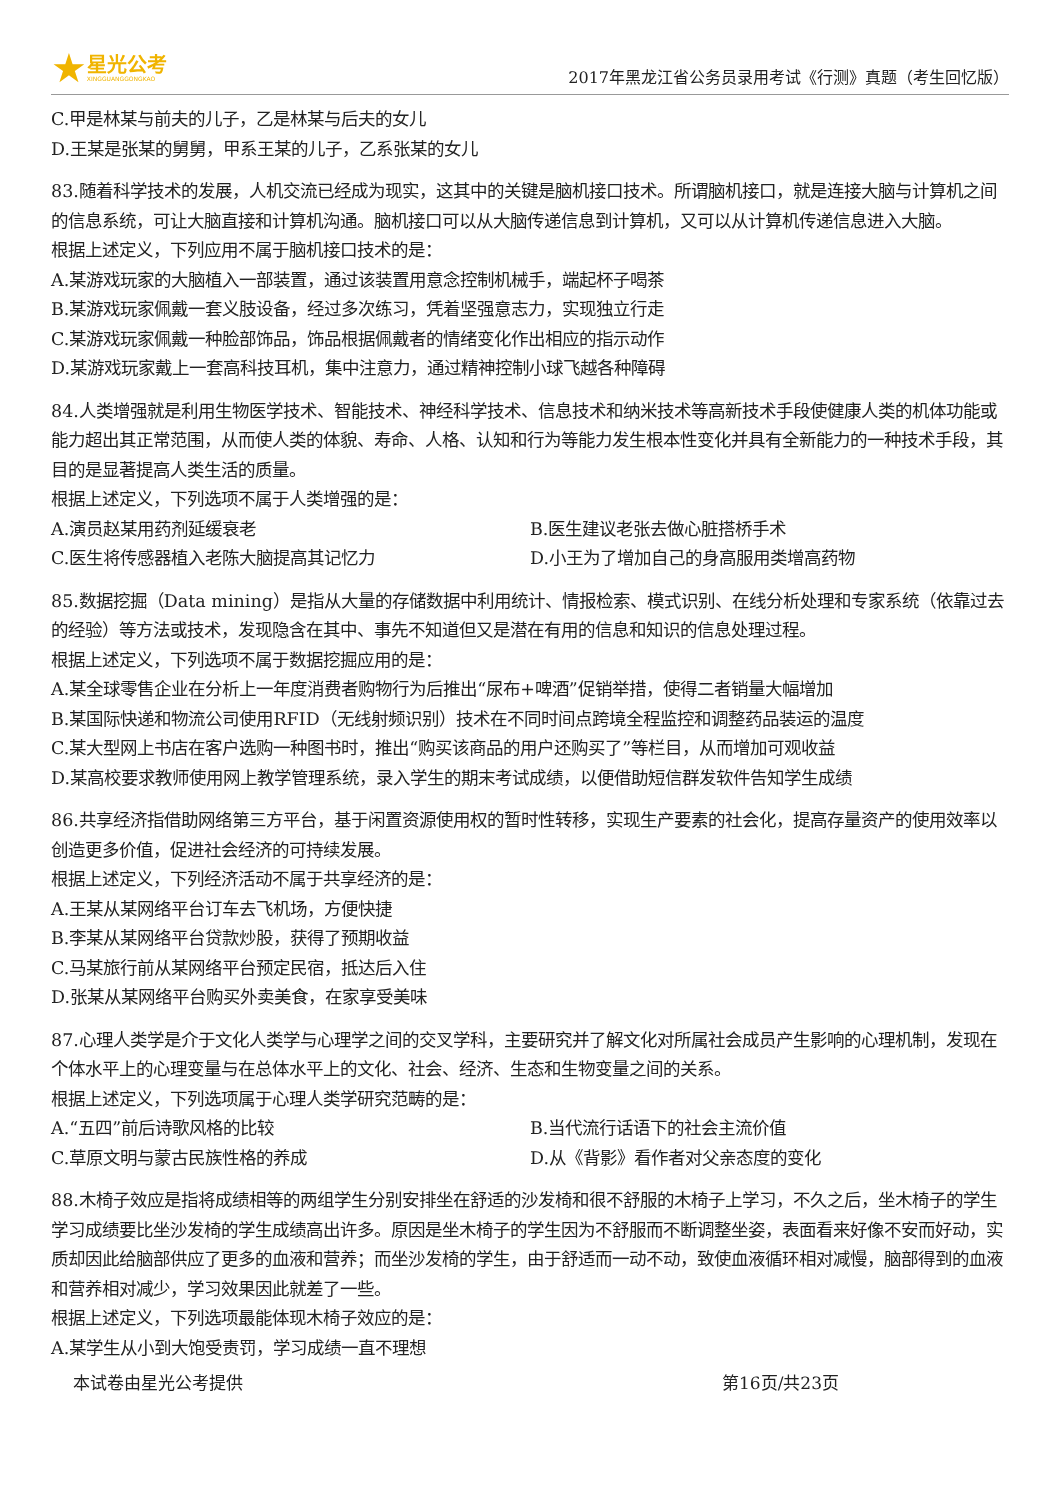★
星光公考
XINGGUANGGONGKAO
2017年黑龙江省公务员录用考试《行测》真题（考生回忆版）
C.甲是林某与前夫的儿子，乙是林某与后夫的女儿
D.王某是张某的舅舅，甲系王某的儿子，乙系张某的女儿
83.随着科学技术的发展，人机交流已经成为现实，这其中的关键是脑机接口技术。所谓脑机接口，就是连接大脑与计算机之间的信息系统，可让大脑直接和计算机沟通。脑机接口可以从大脑传递信息到计算机，又可以从计算机传递信息进入大脑。
根据上述定义，下列应用不属于脑机接口技术的是：
A.某游戏玩家的大脑植入一部装置，通过该装置用意念控制机械手，端起杯子喝茶
B.某游戏玩家佩戴一套义肢设备，经过多次练习，凭着坚强意志力，实现独立行走
C.某游戏玩家佩戴一种脸部饰品，饰品根据佩戴者的情绪变化作出相应的指示动作
D.某游戏玩家戴上一套高科技耳机，集中注意力，通过精神控制小球飞越各种障碍
84.人类增强就是利用生物医学技术、智能技术、神经科学技术、信息技术和纳米技术等高新技术手段使健康人类的机体功能或能力超出其正常范围，从而使人类的体貌、寿命、人格、认知和行为等能力发生根本性变化并具有全新能力的一种技术手段，其目的是显著提高人类生活的质量。
根据上述定义，下列选项不属于人类增强的是：
A.演员赵某用药剂延缓衰老 B.医生建议老张去做心脏搭桥手术
C.医生将传感器植入老陈大脑提高其记忆力 D.小王为了增加自己的身高服用类增高药物
85.数据挖掘（Data mining）是指从大量的存储数据中利用统计、情报检索、模式识别、在线分析处理和专家系统（依靠过去的经验）等方法或技术，发现隐含在其中、事先不知道但又是潜在有用的信息和知识的信息处理过程。
根据上述定义，下列选项不属于数据挖掘应用的是：
A.某全球零售企业在分析上一年度消费者购物行为后推出“尿布+啤酒”促销举措，使得二者销量大幅增加
B.某国际快递和物流公司使用RFID（无线射频识别）技术在不同时间点跨境全程监控和调整药品装运的温度
C.某大型网上书店在客户选购一种图书时，推出“购买该商品的用户还购买了”等栏目，从而增加可观收益
D.某高校要求教师使用网上教学管理系统，录入学生的期末考试成绩，以便借助短信群发软件告知学生成绩
86.共享经济指借助网络第三方平台，基于闲置资源使用权的暂时性转移，实现生产要素的社会化，提高存量资产的使用效率以创造更多价值，促进社会经济的可持续发展。
根据上述定义，下列经济活动不属于共享经济的是：
A.王某从某网络平台订车去飞机场，方便快捷
B.李某从某网络平台贷款炒股，获得了预期收益
C.马某旅行前从某网络平台预定民宿，抵达后入住
D.张某从某网络平台购买外卖美食，在家享受美味
87.心理人类学是介于文化人类学与心理学之间的交叉学科，主要研究并了解文化对所属社会成员产生影响的心理机制，发现在个体水平上的心理变量与在总体水平上的文化、社会、经济、生态和生物变量之间的关系。
根据上述定义，下列选项属于心理人类学研究范畴的是：
A.“五四”前后诗歌风格的比较 B.当代流行话语下的社会主流价值
C.草原文明与蒙古民族性格的养成 D.从《背影》看作者对父亲态度的变化
88.木椅子效应是指将成绩相等的两组学生分别安排坐在舒适的沙发椅和很不舒服的木椅子上学习，不久之后，坐木椅子的学生学习成绩要比坐沙发椅的学生成绩高出许多。原因是坐木椅子的学生因为不舒服而不断调整坐姿，表面看来好像不安而好动，实质却因此给脑部供应了更多的血液和营养；而坐沙发椅的学生，由于舒适而一动不动，致使血液循环相对减慢，脑部得到的血液和营养相对减少，学习效果因此就差了一些。
根据上述定义，下列选项最能体现木椅子效应的是：
A.某学生从小到大饱受责罚，学习成绩一直不理想
本试卷由星光公考提供 第16页/共23页